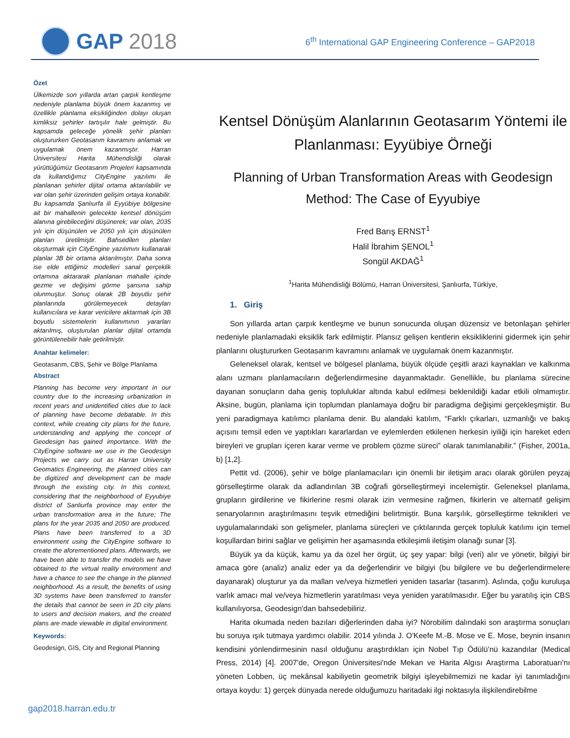GAP 2018
6<sup>th</sup> International GAP Engineering Conference – GAP2018
Özet
Ülkemizde son yıllarda artan çarpık kentleşme nedeniyle planlama büyük önem kazanmış ve özellikle planlama eksikliğinden dolayı oluşan kimliksiz şehirler tartışılır hale gelmiştir. Bu kapsamda geleceğe yönelik şehir planları oluştururken Geotasarım kavramını anlamak ve uygulamak önem kazanmıştır. Harran Üniversitesi Harita Mühendisliği olarak yürüttüğümüz Geotasarım Projeleri kapsamında da kullandığımız CityEngine yazılımı ile planlanan şehirler dijital ortama aktarılabilir ve var olan şehir üzerinden gelişim ortaya konabilir. Bu kapsamda Şanlıurfa ili Eyyübiye bölgesine ait bir mahallenin gelecekte kentsel dönüşüm alanına girebileceğini düşünerek; var olan, 2035 yılı için düşünülen ve 2050 yılı için düşünülen planları üretilmiştir. Bahsedilen planları oluşturmak için CityEngine yazılımını kullanarak planlar 3B bir ortama aktarılmıştır. Daha sonra ise elde ettiğimiz modelleri sanal gerçeklik ortamına aktararak planlanan mahalle içinde gezme ve değişimi görme şansına sahip olunmuştur. Sonuç olarak 2B boyutlu şehir planlarında görülemeyecek detayları kullanıcılara ve karar vericilere aktarmak için 3B boyutlu sistemelerin kullanımının yararları aktarılmış, oluşturulan planlar dijital ortamda görüntülenebilir hale getirilmiştir.
Anahtar kelimeler:
Geotasarım, CBS, Şehir ve Bölge Planlama
Abstract
Planning has become very important in our country due to the increasing urbanization in recent years and unidentified cities due to lack of planning have become debatable. In this context, while creating city plans for the future, understanding and applying the concept of Geodesign has gained importance. With the CityEngine software we use in the Geodesign Projects we carry out as Harran University Geomatics Engineering, the planned cities can be digitized and development can be made through the existing city. In this context, considering that the neighborhood of Eyyubiye district of Sanliurfa province may enter the urban transformation area in the future; The plans for the year 2035 and 2050 are produced. Plans have been transferred to a 3D environment using the CityEngine software to create the aforementioned plans. Afterwards, we have been able to transfer the models we have obtained to the virtual reality environment and have a chance to see the change in the planned neighborhood. As a result, the benefits of using 3D systems have been transferred to transfer the details that cannot be seen in 2D city plans to users and decision makers, and the created plans are made viewable in digital environment.
Keywords:
Geodesign, GIS, City and Regional Planning
Kentsel Dönüşüm Alanlarının Geotasarım Yöntemi ile Planlanması: Eyyübiye Örneği
Planning of Urban Transformation Areas with Geodesign Method: The Case of Eyyubiye
Fred Barış ERNST<sup>1</sup>
Halil İbrahim ŞENOL<sup>1</sup>
Songül AKDAĞ<sup>1</sup>
<sup>1</sup> Harita Mühendisliği Bölümü, Harran Üniversitesi, Şanlıurfa, Türkiye,
1. Giriş
Son yıllarda artan çarpık kentleşme ve bunun sonucunda oluşan düzensiz ve betonlaşan şehirler nedeniyle planlamadaki eksiklik fark edilmiştir. Plansız gelişen kentlerin eksikliklerini gidermek için şehir planlarını oluştururken Geotasarım kavramını anlamak ve uygulamak önem kazanmıştır.
Geleneksel olarak, kentsel ve bölgesel planlama, büyük ölçüde çeşitli arazi kaynakları ve kalkınma alanı uzmanı planlamacıların değerlendirmesine dayanmaktadır. Genellikle, bu planlama sürecine dayanan sonuçların daha geniş topluluklar altında kabul edilmesi beklenildiği kadar etkili olmamıştır. Aksine, bugün, planlama için toplumdan planlamaya doğru bir paradigma değişimi gerçekleşmiştir. Bu yeni paradigmaya katılımcı planlama denir. Bu alandaki katılım, “Farklı çıkarları, uzmanlığı ve bakış açısını temsil eden ve yaptıkları kararlardan ve eylemlerden etkilenen herkesin iyiliği için hareket eden bireyleri ve grupları içeren karar verme ve problem çözme süreci” olarak tanımlanabilir.” (Fisher, 2001a, b) [1,2].
Pettit vd. (2006), şehir ve bölge planlamacıları için önemli bir iletişim aracı olarak görülen peyzaj görselleştirme olarak da adlandırılan 3B coğrafi görselleştirmeyi incelemiştir. Geleneksel planlama, grupların girdilerine ve fikirlerine resmi olarak izin vermesine rağmen, fikirlerin ve alternatif gelişim senaryolarının araştırılmasını teşvik etmediğini belirtmiştir. Buna karşılık, görselleştirme teknikleri ve uygulamalarındaki son gelişmeler, planlama süreçleri ve çıktılarında gerçek topluluk katılımı için temel koşullardan birini sağlar ve gelişimin her aşamasında etkileşimli iletişim olanağı sunar [3].
Büyük ya da küçük, kamu ya da özel her örgüt, üç şey yapar: bilgi (veri) alır ve yönetir, bilgiyi bir amaca göre (analiz) analiz eder ya da değerlendirir ve bilgiyi (bu bilgilere ve bu değerlendirmelere dayanarak) oluşturur ya da malları ve/veya hizmetleri yeniden tasarlar (tasarım). Aslında, çoğu kuruluşa varlık amacı mal ve/veya hizmetlerin yaratılması veya yeniden yaratılmasıdır. Eğer bu yaratılış için CBS kullanılıyorsa, Geodesign'dan bahsedebiliriz.
Harita okumada neden bazıları diğerlerinden daha iyi? Nörobilim dalındaki son araştırma sonuçları bu soruya ışık tutmaya yardımcı olabilir. 2014 yılında J. O'Keefe M.-B. Mose ve E. Mose, beynin insanın kendisini yönlendirmesinin nasıl olduğunu araştırdıkları için Nobel Tıp Ödülü’nü kazandılar (Medical Press, 2014) [4]. 2007'de, Oregon Üniversitesi'nde Mekan ve Harita Algısı Araştırma Laboratuarı'nı yöneten Lobben, üç mekânsal kabiliyetin geometrik bilgiyi işleyebilmemizi ne kadar iyi tanımladığını ortaya koydu: 1) gerçek dünyada nerede olduğumuzu haritadaki ilgi noktasıyla ilişkilendirebilme
gap2018.harran.edu.tr